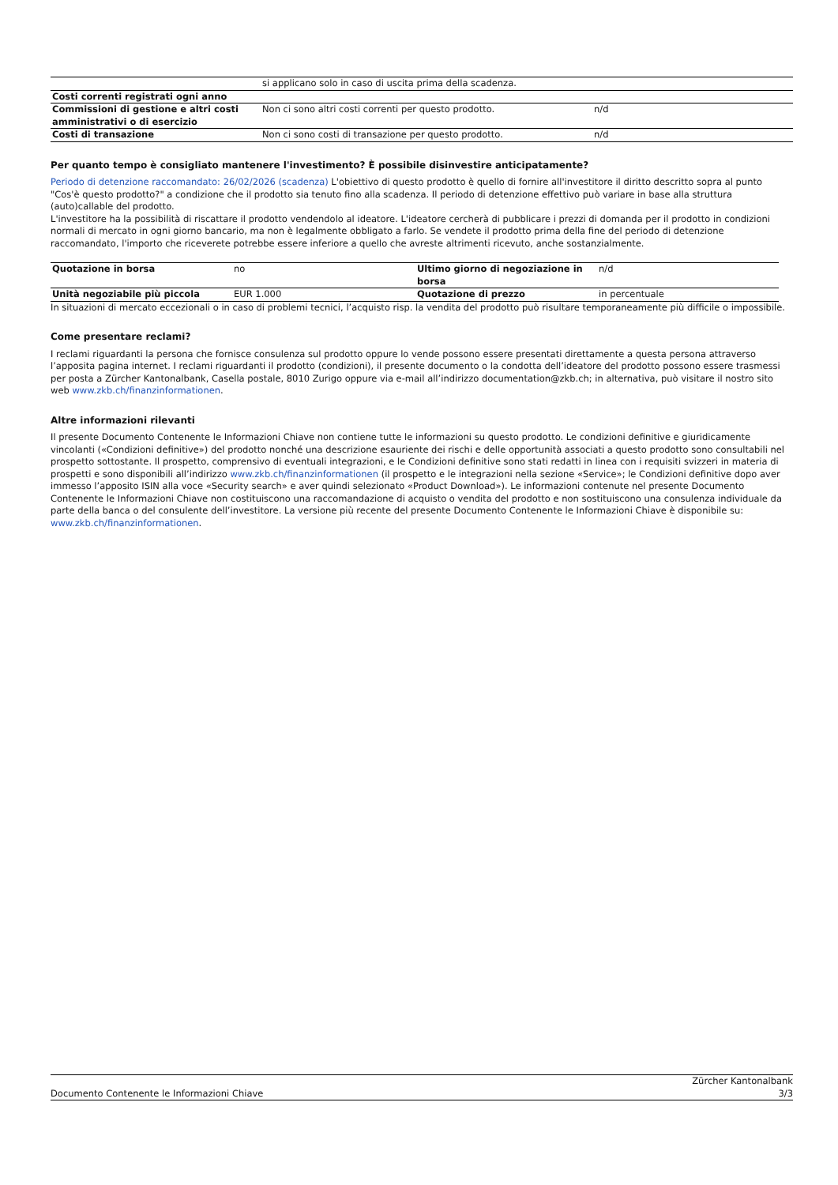| | si applicano solo in caso di uscita prima della scadenza. | |
| Costi correnti registrati ogni anno | | |
| Commissioni di gestione e altri costi amministrativi o di esercizio | Non ci sono altri costi correnti per questo prodotto. | n/d |
| Costi di transazione | Non ci sono costi di transazione per questo prodotto. | n/d |
Per quanto tempo è consigliato mantenere l'investimento? È possibile disinvestire anticipatamente?
Periodo di detenzione raccomandato: 26/02/2026 (scadenza) L'obiettivo di questo prodotto è quello di fornire all'investitore il diritto descritto sopra al punto "Cos'è questo prodotto?" a condizione che il prodotto sia tenuto fino alla scadenza. Il periodo di detenzione effettivo può variare in base alla struttura (auto)callable del prodotto.
L'investitore ha la possibilità di riscattare il prodotto vendendolo al ideatore. L'ideatore cercherà di pubblicare i prezzi di domanda per il prodotto in condizioni normali di mercato in ogni giorno bancario, ma non è legalmente obbligato a farlo. Se vendete il prodotto prima della fine del periodo di detenzione raccomandato, l'importo che riceverete potrebbe essere inferiore a quello che avreste altrimenti ricevuto, anche sostanzialmente.
| Quotazione in borsa | no | Ultimo giorno di negoziazione in borsa | n/d |
| Unità negoziabile più piccola | EUR 1.000 | Quotazione di prezzo | in percentuale |
In situazioni di mercato eccezionali o in caso di problemi tecnici, l’acquisto risp. la vendita del prodotto può risultare temporaneamente più difficile o impossibile.
Come presentare reclami?
I reclami riguardanti la persona che fornisce consulenza sul prodotto oppure lo vende possono essere presentati direttamente a questa persona attraverso l’apposita pagina internet. I reclami riguardanti il prodotto (condizioni), il presente documento o la condotta dell’ideatore del prodotto possono essere trasmessi per posta a Zürcher Kantonalbank, Casella postale, 8010 Zurigo oppure via e-mail all’indirizzo documentation@zkb.ch; in alternativa, può visitare il nostro sito web www.zkb.ch/finanzinformationen.
Altre informazioni rilevanti
Il presente Documento Contenente le Informazioni Chiave non contiene tutte le informazioni su questo prodotto. Le condizioni definitive e giuridicamente vincolanti («Condizioni definitive») del prodotto nonché una descrizione esauriente dei rischi e delle opportunità associati a questo prodotto sono consultabili nel prospetto sottostante. Il prospetto, comprensivo di eventuali integrazioni, e le Condizioni definitive sono stati redatti in linea con i requisiti svizzeri in materia di prospetti e sono disponibili all’indirizzo www.zkb.ch/finanzinformationen (il prospetto e le integrazioni nella sezione «Service»; le Condizioni definitive dopo aver immesso l’apposito ISIN alla voce «Security search» e aver quindi selezionato «Product Download»). Le informazioni contenute nel presente Documento Contenente le Informazioni Chiave non costituiscono una raccomandazione di acquisto o vendita del prodotto e non sostituiscono una consulenza individuale da parte della banca o del consulente dell’investitore. La versione più recente del presente Documento Contenente le Informazioni Chiave è disponibile su: www.zkb.ch/finanzinformationen.
Documento Contenente le Informazioni Chiave Zürcher Kantonalbank
3/3